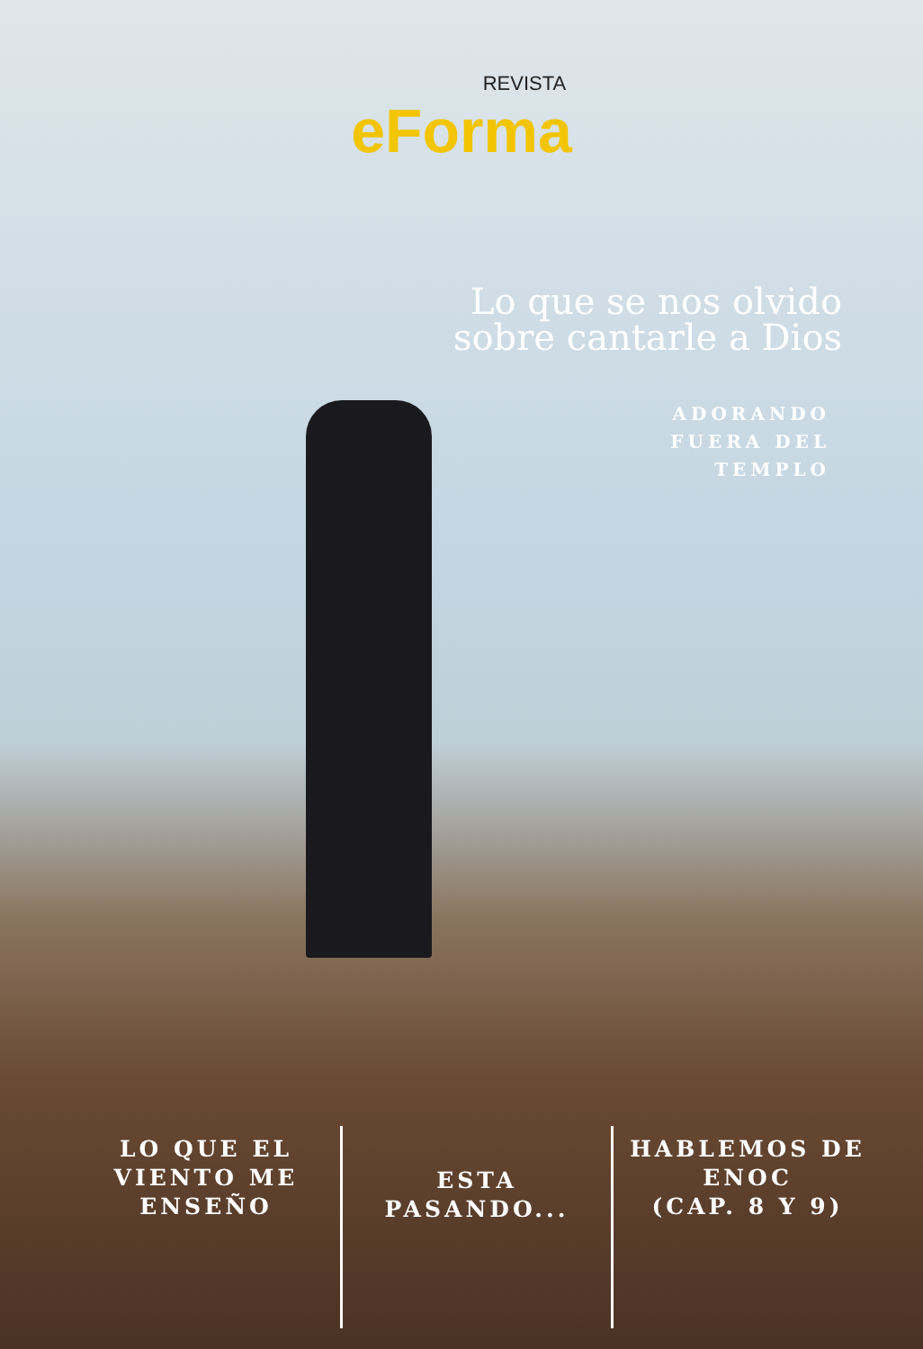REVISTA
eForma
Lo que se nos olvido
sobre cantarle a Dios
ADORANDO
FUERA DEL
TEMPLO
LO QUE EL
VIENTO ME
ENSEÑO
ESTA
PASANDO...
HABLEMOS DE
ENOC
(CAP. 8 Y 9)